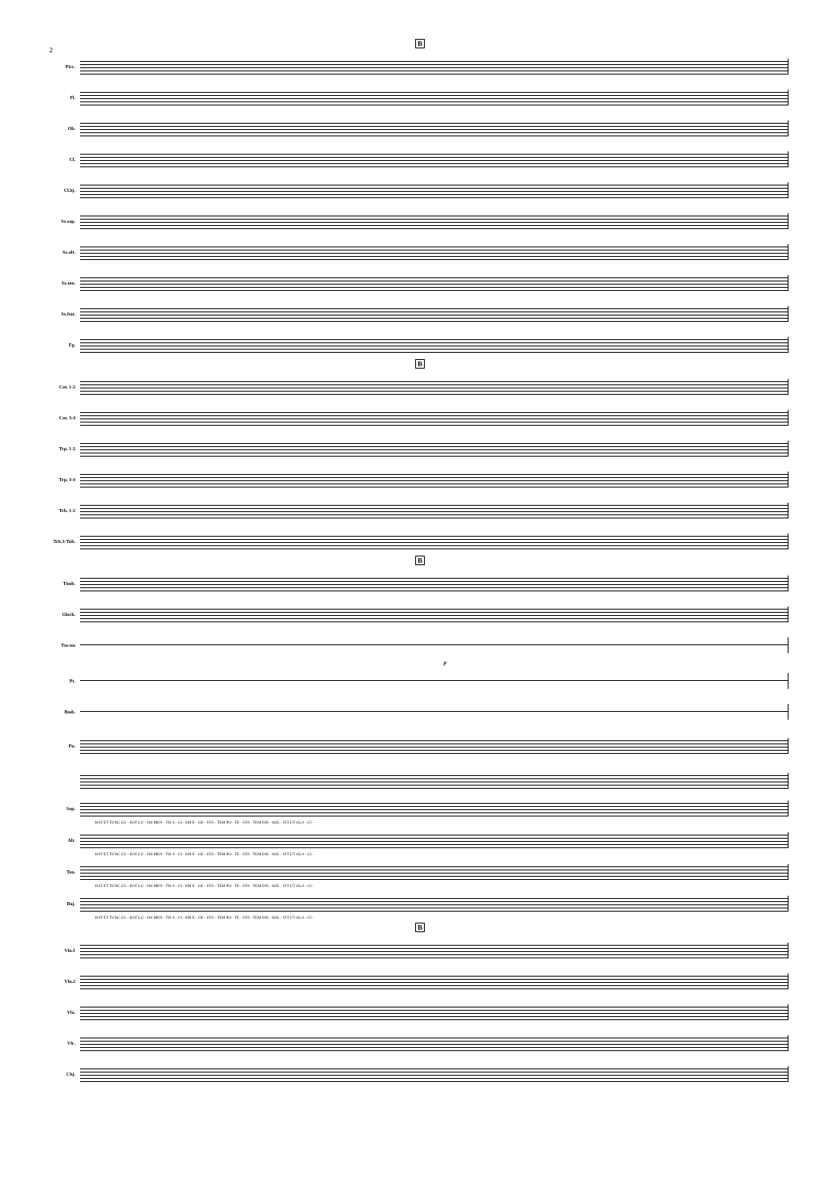2
B
Picc.
Fl.
Ob.
Cl.
Cl.bj.
Sx.sop.
Sx.alt.
Sx.ten.
Sx.bar.
Fg.
B
Cor. 1-2
Cor. 3-4
Trp. 1-2
Trp. 3-4
Trb. 1-2
Trb.3-Tub.
B
Timb.
Glock.
Tm-tm
p
Pt.
Bmb.
Pn.
Sop.
RAT ET TUNC CU - RAT LU - DO MEN - TIS A - CI - EM E - GE - STA - TEM PO - TE - STA - TEM DIS - SOL - VIT UT GLA - CI -
Alt.
RAT ET TUNC CU - RAT LU - DO MEN - TIS A - CI - EM E - GE - STA - TEM PO - TE - STA - TEM DIS - SOL - VIT UT GLA - CI -
Ten.
RAT ET TUNC CU - RAT LU - DO MEN - TIS A - CI - EM E - GE - STA - TEM PO - TE - STA - TEM DIS - SOL - VIT UT GLA - CI -
Baj.
RAT ET TUNC CU - RAT LU - DO MEN - TIS A - CI - EM E - GE - STA - TEM PO - TE - STA - TEM DIS - SOL - VIT UT GLA - CI -
B
Vln.1
Vln.2
Vla.
Vlc.
Cbj.